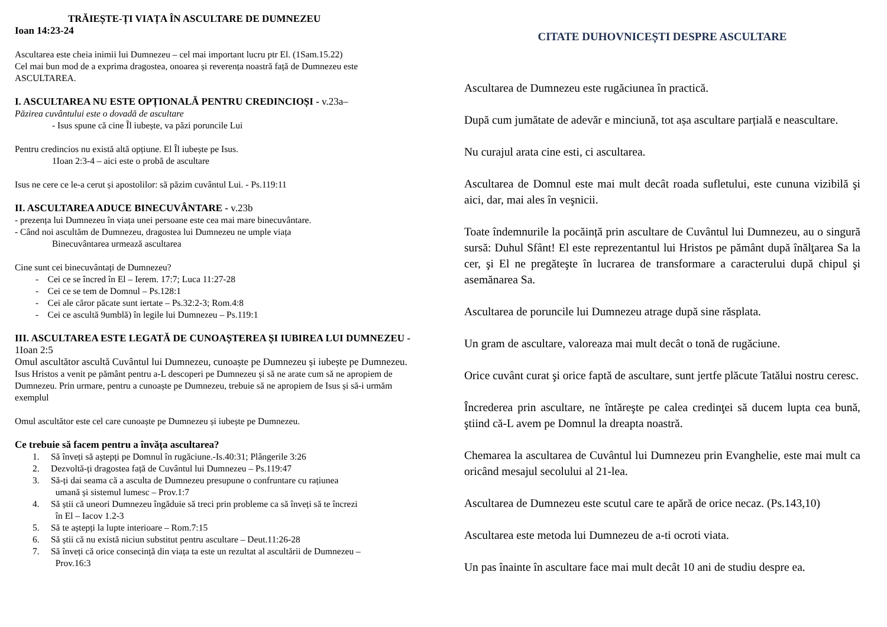TRĂIEȘTE-ȚI VIAȚA ÎN ASCULTARE DE DUMNEZEU
Ioan 14:23-24
Ascultarea este cheia inimii lui Dumnezeu – cel mai important lucru ptr El. (1Sam.15.22)
Cel mai bun mod de a exprima dragostea, onoarea și reverența noastră față de Dumnezeu este ASCULTAREA.
I. ASCULTAREA NU ESTE OPȚIONALĂ PENTRU CREDINCIOȘI - v.23a–
Păzirea cuvântului este o dovadă de ascultare
- Isus spune că cine Îl iubește, va păzi poruncile Lui
Pentru credincios nu există altă opțiune. El Îl iubește pe Isus.
1Ioan 2:3-4 – aici este o probă de ascultare
Isus ne cere ce le-a cerut și apostolilor: să păzim cuvântul Lui. - Ps.119:11
II. ASCULTAREA ADUCE BINECUVÂNTARE - v.23b
- prezența lui Dumnezeu în viața unei persoane este cea mai mare binecuvântare.
- Când noi ascultăm de Dumnezeu, dragostea lui Dumnezeu ne umple viața
Binecuvântarea urmează ascultarea
Cine sunt cei binecuvântați de Dumnezeu?
- Cei ce se încred în El – Ierem. 17:7; Luca 11:27-28
- Cei ce se tem de Domnul – Ps.128:1
- Cei ale căror păcate sunt iertate – Ps.32:2-3; Rom.4:8
- Cei ce ascultă 9umblă) în legile lui Dumnezeu – Ps.119:1
III. ASCULTAREA ESTE LEGATĂ DE CUNOAȘTEREA ȘI IUBIREA LUI DUMNEZEU - 1Ioan 2:5
Omul ascultător ascultă Cuvântul lui Dumnezeu, cunoaște pe Dumnezeu și iubește pe Dumnezeu.
Isus Hristos a venit pe pământ pentru a-L descoperi pe Dumnezeu și să ne arate cum să ne apropiem de Dumnezeu. Prin urmare, pentru a cunoaște pe Dumnezeu, trebuie să ne apropiem de Isus și să-i urmăm exemplul
Omul ascultător este cel care cunoaște pe Dumnezeu și iubește pe Dumnezeu.
Ce trebuie să facem pentru a învăța ascultarea?
1. Să înveți să aștepți pe Domnul în rugăciune.-Is.40:31; Plângerile 3:26
2. Dezvoltă-ți dragostea față de Cuvântul lui Dumnezeu – Ps.119:47
3. Să-ți dai seama că a asculta de Dumnezeu presupune o confruntare cu rațiunea
umană și sistemul lumesc – Prov.1:7
4. Să știi că uneori Dumnezeu îngăduie să treci prin probleme ca să înveți să te încrezi
în El – Iacov 1.2-3
5. Să te aștepți la lupte interioare – Rom.7:15
6. Să știi că nu există niciun substitut pentru ascultare – Deut.11:26-28
7. Să înveți că orice consecință din viața ta este un rezultat al ascultării de Dumnezeu –
Prov.16:3
CITATE DUHOVNICEȘTI DESPRE ASCULTARE
Ascultarea de Dumnezeu este rugăciunea în practică.
După cum jumătate de adevăr e minciună, tot așa ascultare parțială e neascultare.
Nu curajul arata cine esti, ci ascultarea.
Ascultarea de Domnul este mai mult decât roada sufletului, este cununa vizibilă şi aici, dar, mai ales în veşnicii.
Toate îndemnurile la pocăință prin ascultare de Cuvântul lui Dumnezeu, au o singură sursă: Duhul Sfânt! El este reprezentantul lui Hristos pe pământ după înălţarea Sa la cer, şi El ne pregăteşte în lucrarea de transformare a caracterului după chipul şi asemănarea Sa.
Ascultarea de poruncile lui Dumnezeu atrage după sine răsplata.
Un gram de ascultare, valoreaza mai mult decât o tonă de rugăciune.
Orice cuvânt curat şi orice faptă de ascultare, sunt jertfe plăcute Tatălui nostru ceresc.
Încrederea prin ascultare, ne întăreşte pe calea credinţei să ducem lupta cea bună, ştiind că-L avem pe Domnul la dreapta noastră.
Chemarea la ascultarea de Cuvântul lui Dumnezeu prin Evanghelie, este mai mult ca oricând mesajul secolului al 21-lea.
Ascultarea de Dumnezeu este scutul care te apără de orice necaz. (Ps.143,10)
Ascultarea este metoda lui Dumnezeu de a-ti ocroti viata.
Un pas înainte în ascultare face mai mult decât 10 ani de studiu despre ea.